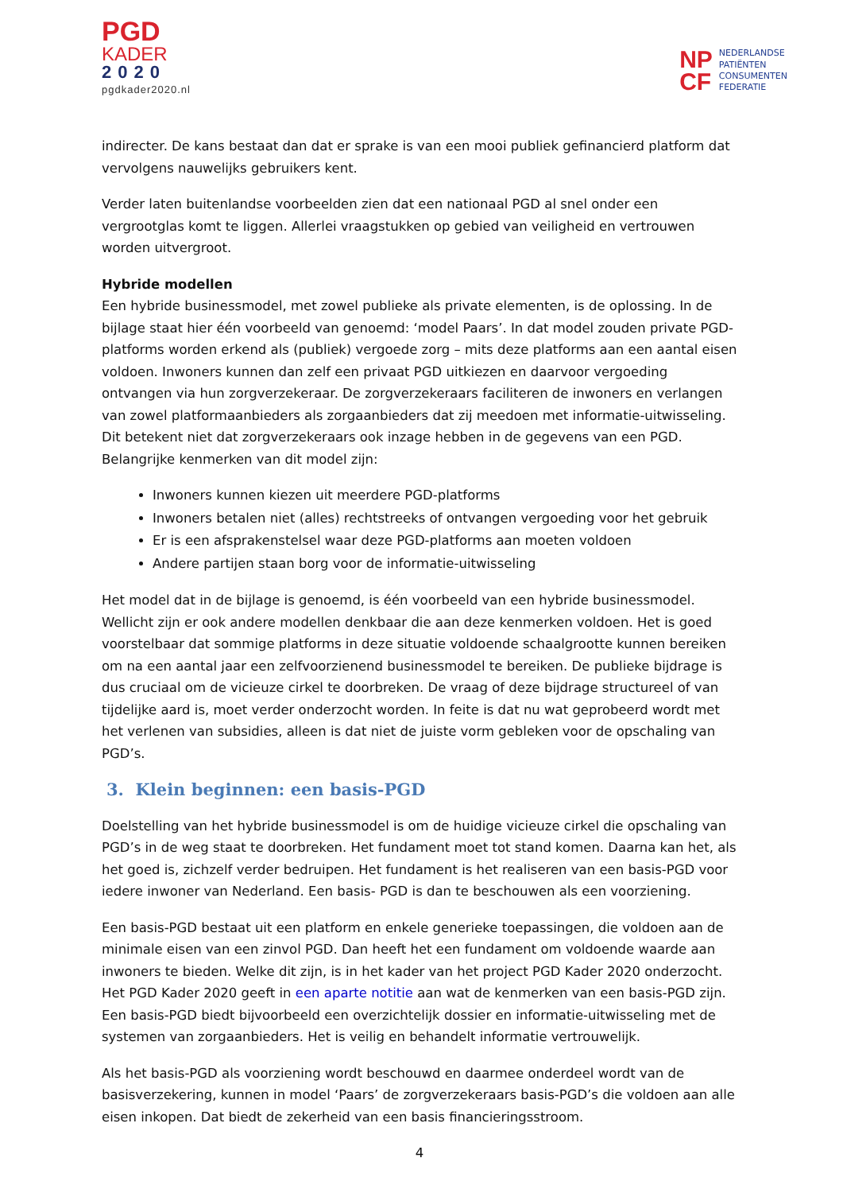PGD
KADER
2020
pgdkader2020.nl
NP
CF
NEDERLANDSE
PATIËNTEN
CONSUMENTEN
FEDERATIE
indirecter. De kans bestaat dan dat er sprake is van een mooi publiek gefinancierd platform dat vervolgens nauwelijks gebruikers kent.
Verder laten buitenlandse voorbeelden zien dat een nationaal PGD al snel onder een vergrootglas komt te liggen. Allerlei vraagstukken op gebied van veiligheid en vertrouwen worden uitvergroot.
Hybride modellen
Een hybride businessmodel, met zowel publieke als private elementen, is de oplossing. In de bijlage staat hier één voorbeeld van genoemd: ‘model Paars’. In dat model zouden private PGD-platforms worden erkend als (publiek) vergoede zorg – mits deze platforms aan een aantal eisen voldoen. Inwoners kunnen dan zelf een privaat PGD uitkiezen en daarvoor vergoeding ontvangen via hun zorgverzekeraar. De zorgverzekeraars faciliteren de inwoners en verlangen van zowel platformaanbieders als zorgaanbieders dat zij meedoen met informatie-uitwisseling. Dit betekent niet dat zorgverzekeraars ook inzage hebben in de gegevens van een PGD. Belangrijke kenmerken van dit model zijn:
Inwoners kunnen kiezen uit meerdere PGD-platforms
Inwoners betalen niet (alles) rechtstreeks of ontvangen vergoeding voor het gebruik
Er is een afsprakenstelsel waar deze PGD-platforms aan moeten voldoen
Andere partijen staan borg voor de informatie-uitwisseling
Het model dat in de bijlage is genoemd, is één voorbeeld van een hybride businessmodel. Wellicht zijn er ook andere modellen denkbaar die aan deze kenmerken voldoen. Het is goed voorstelbaar dat sommige platforms in deze situatie voldoende schaalgrootte kunnen bereiken om na een aantal jaar een zelfvoorzienend businessmodel te bereiken. De publieke bijdrage is dus cruciaal om de vicieuze cirkel te doorbreken. De vraag of deze bijdrage structureel of van tijdelijke aard is, moet verder onderzocht worden. In feite is dat nu wat geprobeerd wordt met het verlenen van subsidies, alleen is dat niet de juiste vorm gebleken voor de opschaling van PGD’s.
3. Klein beginnen: een basis-PGD
Doelstelling van het hybride businessmodel is om de huidige vicieuze cirkel die opschaling van PGD’s in de weg staat te doorbreken. Het fundament moet tot stand komen. Daarna kan het, als het goed is, zichzelf verder bedruipen. Het fundament is het realiseren van een basis-PGD voor iedere inwoner van Nederland. Een basis- PGD is dan te beschouwen als een voorziening.
Een basis-PGD bestaat uit een platform en enkele generieke toepassingen, die voldoen aan de minimale eisen van een zinvol PGD. Dan heeft het een fundament om voldoende waarde aan inwoners te bieden. Welke dit zijn, is in het kader van het project PGD Kader 2020 onderzocht. Het PGD Kader 2020 geeft in een aparte notitie aan wat de kenmerken van een basis-PGD zijn. Een basis-PGD biedt bijvoorbeeld een overzichtelijk dossier en informatie-uitwisseling met de systemen van zorgaanbieders. Het is veilig en behandelt informatie vertrouwelijk.
Als het basis-PGD als voorziening wordt beschouwd en daarmee onderdeel wordt van de basisverzekering, kunnen in model ‘Paars’ de zorgverzekeraars basis-PGD’s die voldoen aan alle eisen inkopen. Dat biedt de zekerheid van een basis financieringsstroom.
4